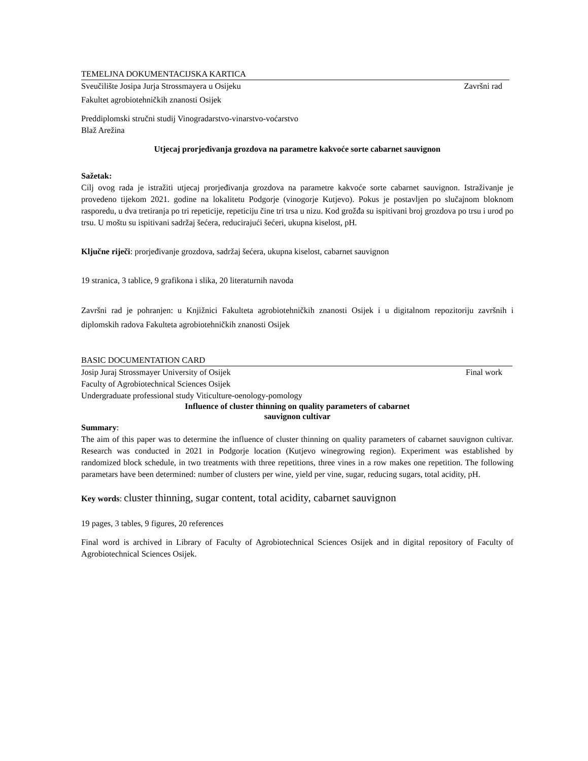TEMELJNA DOKUMENTACIJSKA KARTICA
Sveučilište Josipa Jurja Strossmayera u Osijeku
Završni rad
Fakultet agrobiotehničkih znanosti Osijek
Preddiplomski stručni studij Vinogradarstvo-vinarstvo-voćarstvo
Blaž Arežina
Utjecaj prorjeđivanja grozdova na parametre kakvoće sorte cabarnet sauvignon
Sažetak:
Cilj ovog rada je istražiti utjecaj prorjeđivanja grozdova na parametre kakvoće sorte cabarnet sauvignon. Istraživanje je provedeno tijekom 2021. godine na lokalitetu Podgorje (vinogorje Kutjevo). Pokus je postavljen po slučajnom bloknom rasporedu, u dva tretiranja po tri repeticije, repeticiju čine tri trsa u nizu. Kod grožđa su ispitivani broj grozdova po trsu i urod po trsu. U moštu su ispitivani sadržaj šećera, reducirajući šećeri, ukupna kiselost, pH.
Ključne riječi: prorjeđivanje grozdova, sadržaj šećera, ukupna kiselost, cabarnet sauvignon
19 stranica, 3 tablice, 9 grafikona i slika, 20 literaturnih navoda
Završni rad je pohranjen: u Knjižnici Fakulteta agrobiotehničkih znanosti Osijek i u digitalnom repozitoriju završnih i diplomskih radova Fakulteta agrobiotehničkih znanosti Osijek
BASIC DOCUMENTATION CARD
Josip Juraj Strossmayer University of Osijek
Final work
Faculty of Agrobiotechnical Sciences Osijek
Undergraduate professional study Viticulture-oenology-pomology
Influence of cluster thinning on quality parameters of cabarnet
sauvignon cultivar
Summary:
The aim of this paper was to determine the influence of cluster thinning on quality parameters of cabarnet sauvignon cultivar. Research was conducted in 2021 in Podgorje location (Kutjevo winegrowing region). Experiment was established by randomized block schedule, in two treatments with three repetitions, three vines in a row makes one repetition. The following parametars have been determined: number of clusters per wine, yield per vine, sugar, reducing sugars, total acidity, pH.
Key words: cluster thinning, sugar content, total acidity, cabarnet sauvignon
19 pages, 3 tables, 9 figures, 20 references
Final word is archived in Library of Faculty of Agrobiotechnical Sciences Osijek and in digital repository of Faculty of Agrobiotechnical Sciences Osijek.